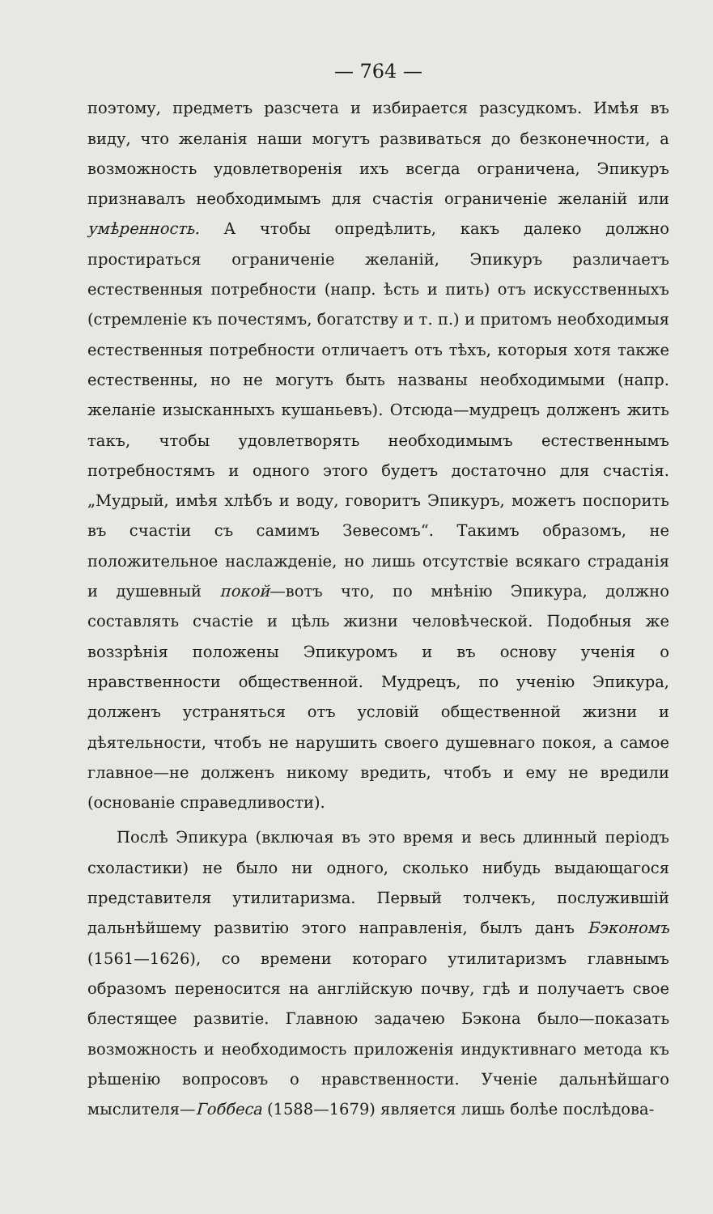— 764 —
поэтому, предметъ разсчета и избирается разсудкомъ. Имѣя въ виду, что желанія наши могутъ развиваться до безконечности, а возможность удовлетворенія ихъ всегда ограничена, Эпикуръ признавалъ необходимымъ для счастія ограниченіе желаній или умѣренность. А чтобы опредѣлить, какъ далеко должно простираться ограниченіе желаній, Эпикуръ различаетъ естественныя потребности (напр. ѣсть и пить) отъ искусственныхъ (стремленіе къ почестямъ, богатству и т. п.) и притомъ необходимыя естественныя потребности отличаетъ отъ тѣхъ, которыя хотя также естественны, но не могутъ быть названы необходимыми (напр. желаніе изысканныхъ кушаньевъ). Отсюда—мудрецъ долженъ жить такъ, чтобы удовлетворять необходимымъ естественнымъ потребностямъ и одного этого будетъ достаточно для счастія. „Мудрый, имѣя хлѣбъ и воду, говоритъ Эпикуръ, можетъ поспорить въ счастіи съ самимъ Зевесомъ“. Такимъ образомъ, не положительное наслажденіе, но лишь отсутствіе всякаго страданія и душевный покой—вотъ что, по мнѣнію Эпикура, должно составлять счастіе и цѣль жизни человѣческой. Подобныя же воззрѣнія положены Эпикуромъ и въ основу ученія о нравственности общественной. Мудрецъ, по ученію Эпикура, долженъ устраняться отъ условій общественной жизни и дѣятельности, чтобъ не нарушить своего душевнаго покоя, а самое главное—не долженъ никому вредить, чтобъ и ему не вредили (основаніе справедливости).
Послѣ Эпикура (включая въ это время и весь длинный періодъ схоластики) не было ни одного, сколько нибудь выдающагося представителя утилитаризма. Первый толчекъ, послужившій дальнѣйшему развитію этого направленія, былъ данъ Бэкономъ (1561—1626), со времени котораго утилитаризмъ главнымъ образомъ переносится на англійскую почву, гдѣ и получаетъ свое блестящее развитіе. Главною задачею Бэкона было—показать возможность и необходимость приложенія индуктивнаго метода къ рѣшенію вопросовъ о нравственности. Ученіе дальнѣйшаго мыслителя—Гоббеса (1588—1679) является лишь болѣе послѣдова-